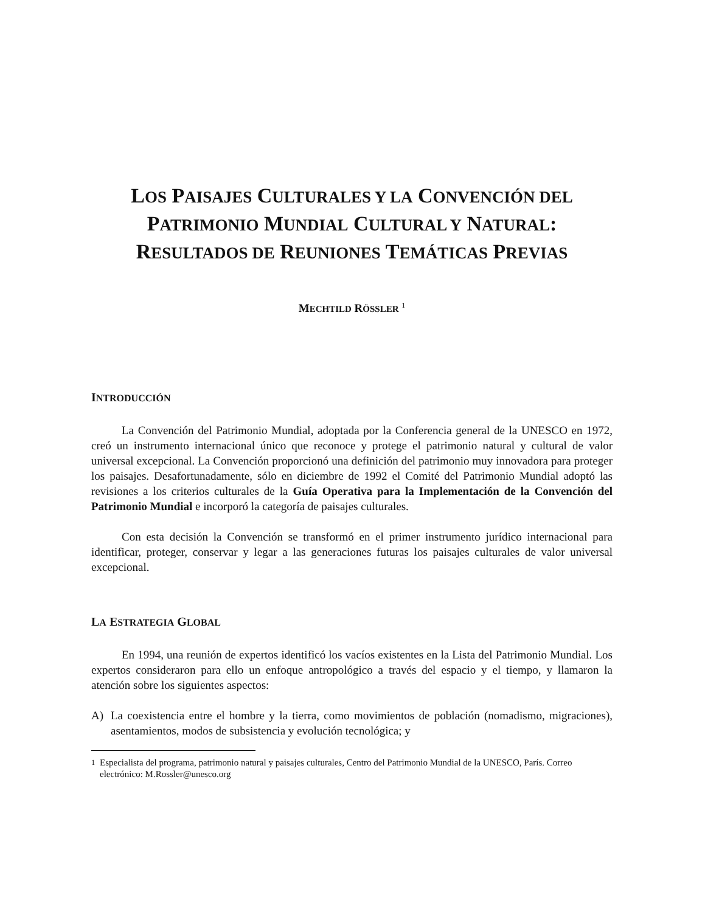LOS PAISAJES CULTURALES Y LA CONVENCIÓN DEL PATRIMONIO MUNDIAL CULTURAL Y NATURAL: RESULTADOS DE REUNIONES TEMÁTICAS PREVIAS
MECHTILD RÖSSLER <sup>1</sup>
INTRODUCCIÓN
La Convención del Patrimonio Mundial, adoptada por la Conferencia general de la UNESCO en 1972, creó un instrumento internacional único que reconoce y protege el patrimonio natural y cultural de valor universal excepcional. La Convención proporcionó una definición del patrimonio muy innovadora para proteger los paisajes. Desafortunadamente, sólo en diciembre de 1992 el Comité del Patrimonio Mundial adoptó las revisiones a los criterios culturales de la Guía Operativa para la Implementación de la Convención del Patrimonio Mundial e incorporó la categoría de paisajes culturales.
Con esta decisión la Convención se transformó en el primer instrumento jurídico internacional para identificar, proteger, conservar y legar a las generaciones futuras los paisajes culturales de valor universal excepcional.
LA ESTRATEGIA GLOBAL
En 1994, una reunión de expertos identificó los vacíos existentes en la Lista del Patrimonio Mundial. Los expertos consideraron para ello un enfoque antropológico a través del espacio y el tiempo, y llamaron la atención sobre los siguientes aspectos:
A) La coexistencia entre el hombre y la tierra, como movimientos de población (nomadismo, migraciones), asentamientos, modos de subsistencia y evolución tecnológica; y
<sup>1</sup> Especialista del programa, patrimonio natural y paisajes culturales, Centro del Patrimonio Mundial de la UNESCO, París. Correo electrónico: M.Rossler@unesco.org